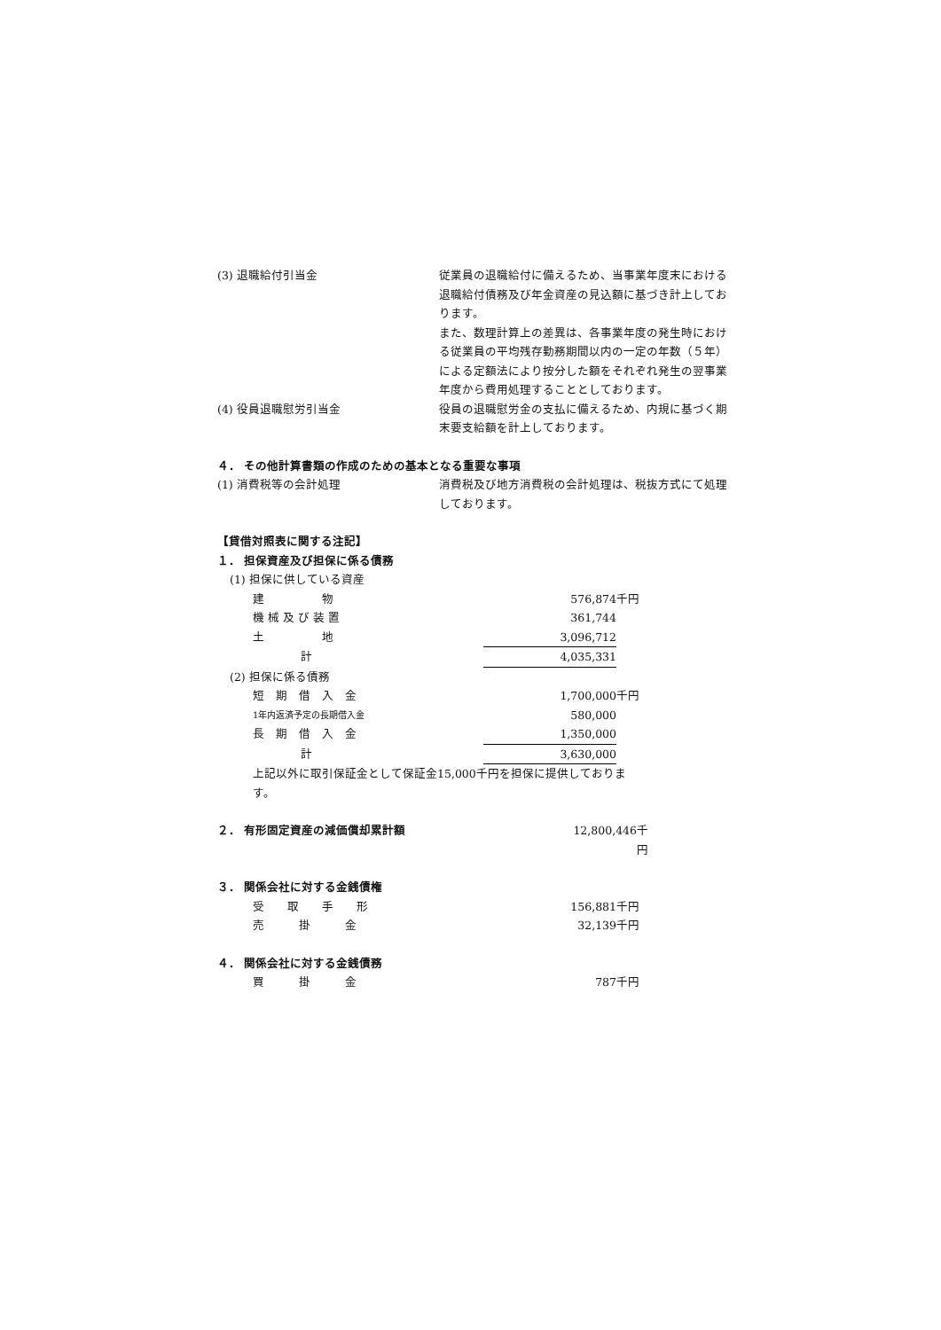(3) 退職給付引当金 従業員の退職給付に備えるため、当事業年度末における退職給付債務及び年金資産の見込額に基づき計上しております。
また、数理計算上の差異は、各事業年度の発生時における従業員の平均残存勤務期間以内の一定の年数（５年）による定額法により按分した額をそれぞれ発生の翌事業年度から費用処理することとしております。
(4) 役員退職慰労引当金 役員の退職慰労金の支払に備えるため、内規に基づく期末要支給額を計上しております。
４． その他計算書類の作成のための基本となる重要な事項
(1) 消費税等の会計処理 消費税及び地方消費税の会計処理は、税抜方式にて処理しております。
【貸借対照表に関する注記】
１． 担保資産及び担保に係る債務
| (1) 担保に供している資産 | | | |
| 建 物 | | 576,874 | 千円 |
| 機 械 及 び 装 置 | | 361,744 | |
| 土 地 | | 3,096,712 | |
| 計 | | 4,035,331 | |
| (2) 担保に係る債務 | | | |
| 短 期 借 入 金 | | 1,700,000 | 千円 |
| 1年内返済予定の長期借入金 | | 580,000 | |
| 長 期 借 入 金 | | 1,350,000 | |
| 計 | | 3,630,000 | |
| 上記以外に取引保証金として保証金15,000千円を担保に提供しております。 | | | |
２． 有形固定資産の減価償却累計額 12,800,446千円
３． 関係会社に対する金銭債権
| 受 取 手 形 | | 156,881 | 千円 |
| 売 掛 金 | | 32,139 | 千円 |
４． 関係会社に対する金銭債務
| 買 掛 金 | | 787 | 千円 |